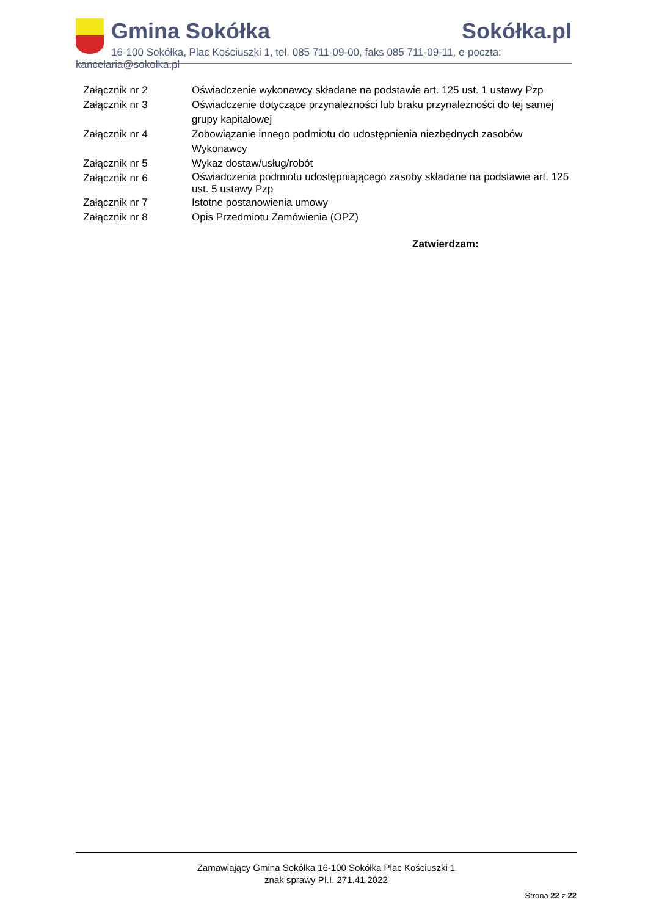Gmina Sokółka Sokółka.pl
16-100 Sokółka, Plac Kościuszki 1, tel. 085 711-09-00, faks 085 711-09-11, e-poczta: kancelaria@sokolka.pl
Załącznik nr 2 Oświadczenie wykonawcy składane na podstawie art. 125 ust. 1 ustawy Pzp
Załącznik nr 3 Oświadczenie dotyczące przynależności lub braku przynależności do tej samej grupy kapitałowej
Załącznik nr 4 Zobowiązanie innego podmiotu do udostępnienia niezbędnych zasobów Wykonawcy
Załącznik nr 5 Wykaz dostaw/usług/robót
Załącznik nr 6
Oświadczenia podmiotu udostępniającego zasoby składane na podstawie art. 125 ust. 5 ustawy Pzp
Załącznik nr 7 Istotne postanowienia umowy
Załącznik nr 8 Opis Przedmiotu Zamówienia (OPZ)
Zatwierdzam:
Zamawiający Gmina Sokółka 16-100 Sokółka Plac Kościuszki 1
znak sprawy PI.I. 271.41.2022
Strona 22 z 22